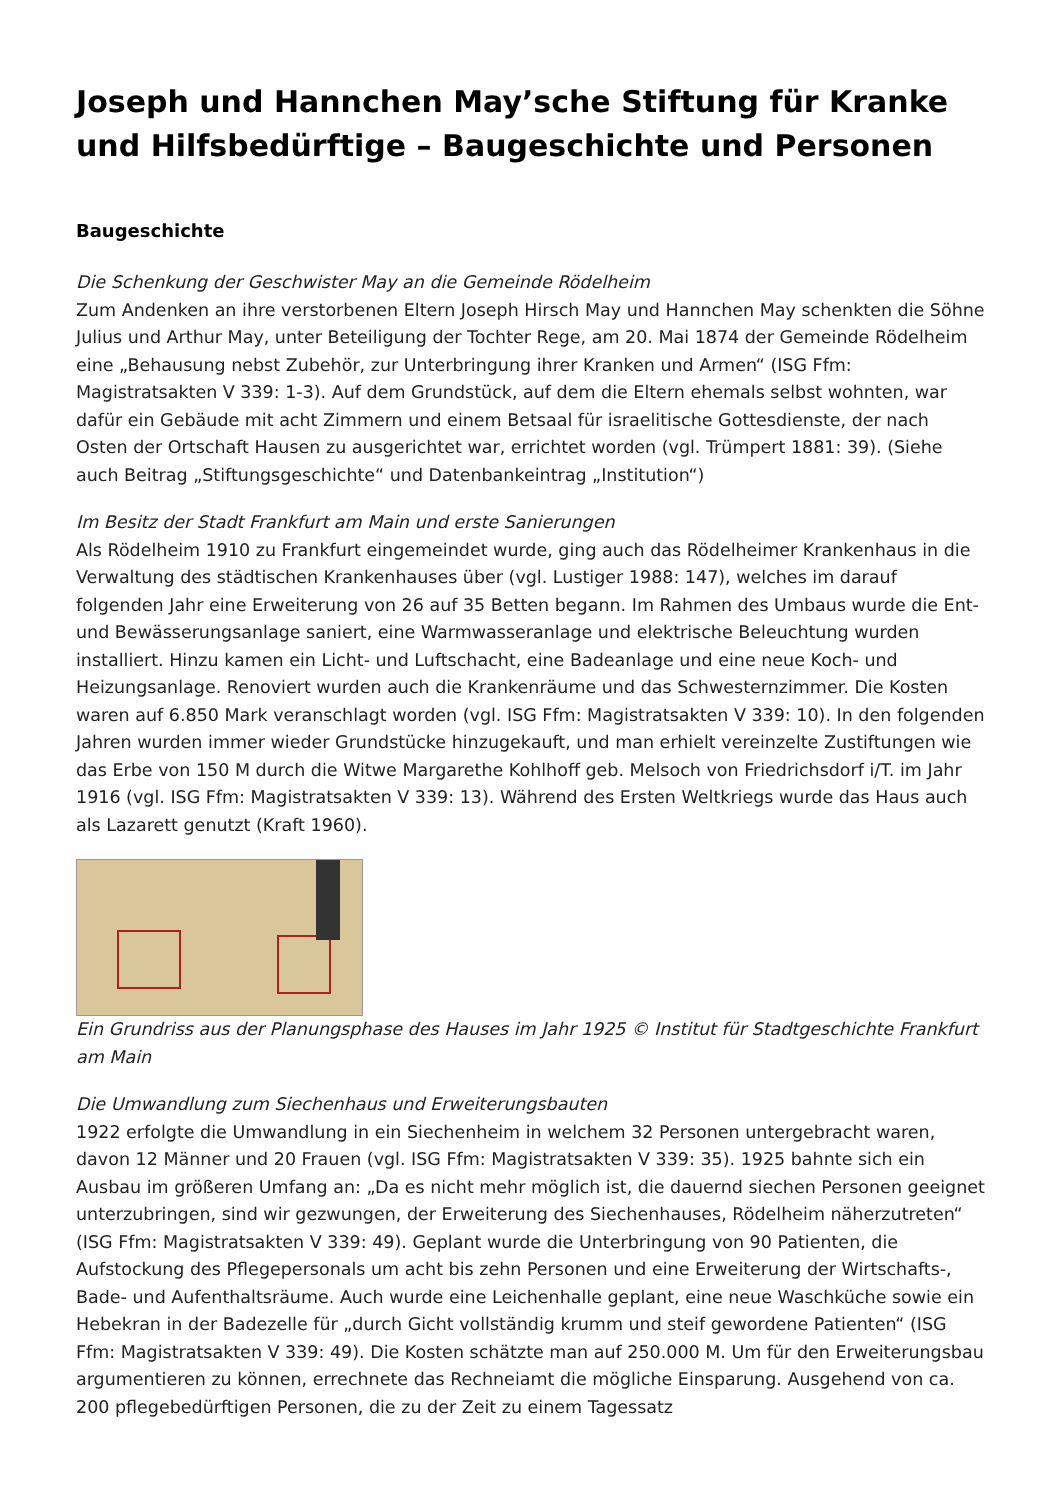Joseph und Hannchen May’sche Stiftung für Kranke und Hilfsbedürftige – Baugeschichte und Personen
Baugeschichte
Die Schenkung der Geschwister May an die Gemeinde Rödelheim
Zum Andenken an ihre verstorbenen Eltern Joseph Hirsch May und Hannchen May schenkten die Söhne Julius und Arthur May, unter Beteiligung der Tochter Rege, am 20. Mai 1874 der Gemeinde Rödelheim eine „Behausung nebst Zubehör, zur Unterbringung ihrer Kranken und Armen“ (ISG Ffm: Magistratsakten V 339: 1-3). Auf dem Grundstück, auf dem die Eltern ehemals selbst wohnten, war dafür ein Gebäude mit acht Zimmern und einem Betsaal für israelitische Gottesdienste, der nach Osten der Ortschaft Hausen zu ausgerichtet war, errichtet worden (vgl. Trümpert 1881: 39). (Siehe auch Beitrag „Stiftungsgeschichte“ und Datenbankeintrag „Institution“)
Im Besitz der Stadt Frankfurt am Main und erste Sanierungen
Als Rödelheim 1910 zu Frankfurt eingemeindet wurde, ging auch das Rödelheimer Krankenhaus in die Verwaltung des städtischen Krankenhauses über (vgl. Lustiger 1988: 147), welches im darauf folgenden Jahr eine Erweiterung von 26 auf 35 Betten begann. Im Rahmen des Umbaus wurde die Ent- und Bewässerungsanlage saniert, eine Warmwasseranlage und elektrische Beleuchtung wurden installiert. Hinzu kamen ein Licht- und Luftschacht, eine Badeanlage und eine neue Koch- und Heizungsanlage. Renoviert wurden auch die Krankenräume und das Schwesternzimmer. Die Kosten waren auf 6.850 Mark veranschlagt worden (vgl. ISG Ffm: Magistratsakten V 339: 10). In den folgenden Jahren wurden immer wieder Grundstücke hinzugekauft, und man erhielt vereinzelte Zustiftungen wie das Erbe von 150 M durch die Witwe Margarethe Kohlhoff geb. Melsoch von Friedrichsdorf i/T. im Jahr 1916 (vgl. ISG Ffm: Magistratsakten V 339: 13). Während des Ersten Weltkriegs wurde das Haus auch als Lazarett genutzt (Kraft 1960).
Ein Grundriss aus der Planungsphase des Hauses im Jahr 1925 © Institut für Stadtgeschichte Frankfurt am Main
Die Umwandlung zum Siechenhaus und Erweiterungsbauten
1922 erfolgte die Umwandlung in ein Siechenheim in welchem 32 Personen untergebracht waren, davon 12 Männer und 20 Frauen (vgl. ISG Ffm: Magistratsakten V 339: 35). 1925 bahnte sich ein Ausbau im größeren Umfang an: „Da es nicht mehr möglich ist, die dauernd siechen Personen geeignet unterzubringen, sind wir gezwungen, der Erweiterung des Siechenhauses, Rödelheim näherzutreten“ (ISG Ffm: Magistratsakten V 339: 49). Geplant wurde die Unterbringung von 90 Patienten, die Aufstockung des Pflegepersonals um acht bis zehn Personen und eine Erweiterung der Wirtschafts-, Bade- und Aufenthaltsräume. Auch wurde eine Leichenhalle geplant, eine neue Waschküche sowie ein Hebekran in der Badezelle für „durch Gicht vollständig krumm und steif gewordene Patienten“ (ISG Ffm: Magistratsakten V 339: 49). Die Kosten schätzte man auf 250.000 M. Um für den Erweiterungsbau argumentieren zu können, errechnete das Rechneiamt die mögliche Einsparung. Ausgehend von ca. 200 pflegebedürftigen Personen, die zu der Zeit zu einem Tagessatz